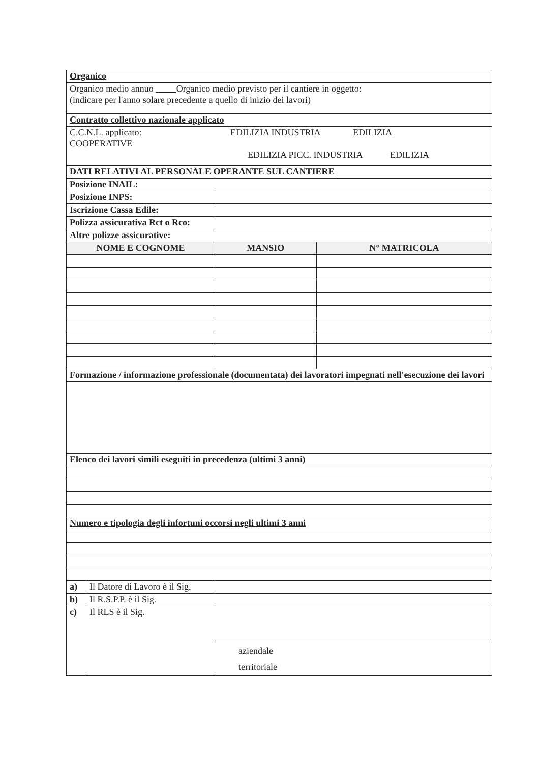| Organico | | | |
| Organico medio annuo Organico medio previsto per il cantiere in oggetto: (indicare per l'anno solare precedente a quello di inizio dei lavori) | | | |
| Contratto collettivo nazionale applicato | | | |
| C.C.N.L. applicato: EDILIZIA INDUSTRIA EDILIZIA COOPERATIVE EDILIZIA PICC. INDUSTRIA EDILIZIA | | | |
| DATI RELATIVI AL PERSONALE OPERANTE SUL CANTIERE | | | |
| Posizione INAIL: | | | |
| Posizione INPS: | | | |
| Iscrizione Cassa Edile: | | | |
| Polizza assicurativa Rct o Rco: | | | |
| Altre polizze assicurative: | | | |
| NOME E COGNOME | | MANSIO | N° MATRICOLA |
| Formazione / informazione professionale (documentata) dei lavoratori impegnati nell'esecuzione dei lavori | | | |
| Elenco dei lavori simili eseguiti in precedenza (ultimi 3 anni) | | | |
| Numero e tipologia degli infortuni occorsi negli ultimi 3 anni | | | |
| a) | Il Datore di Lavoro è il Sig. | | |
| b) | Il R.S.P.P. è il Sig. | | |
| c) | Il RLS è il Sig. | | |
| | | aziendale territoriale | |